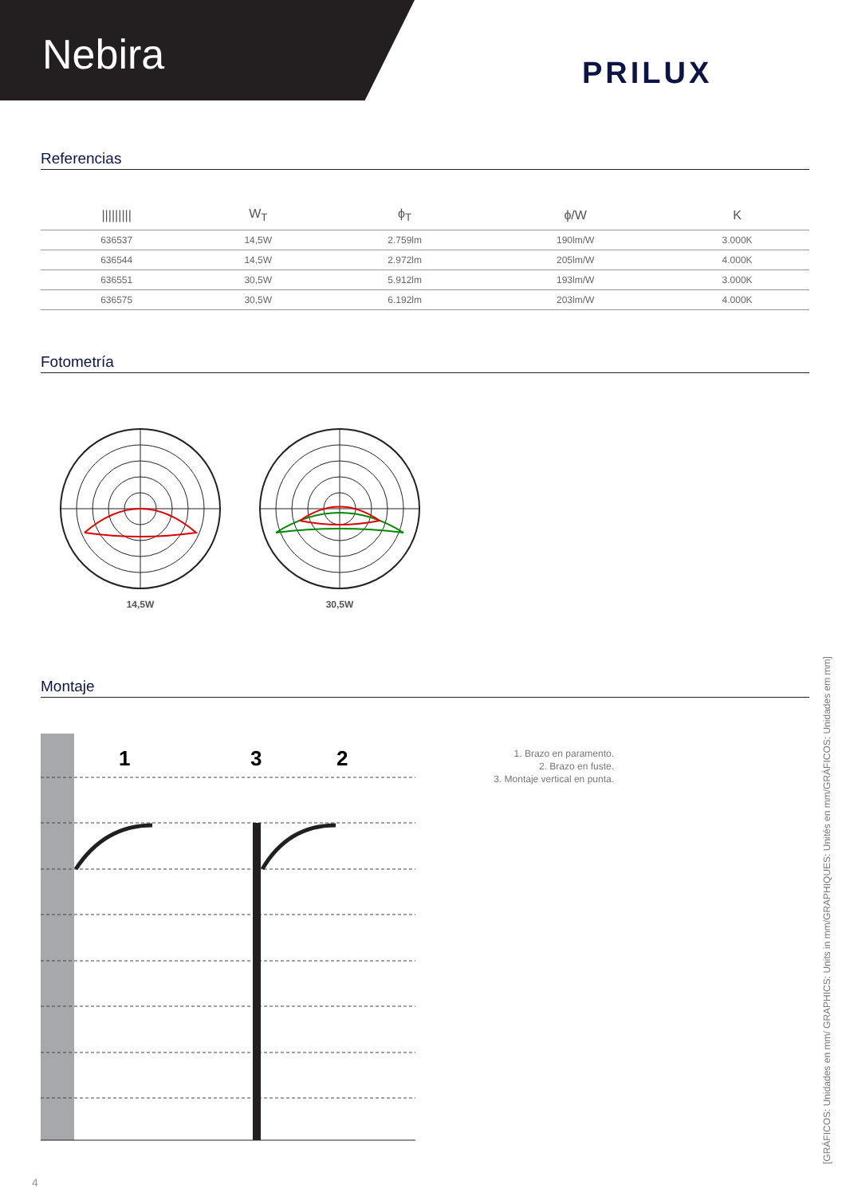Nebira
PRILUX
Referencias
| ///////// | W<sub>T</sub> | ϕ<sub>T</sub> | ϕ/W | K |
| --- | --- | --- | --- | --- |
| 636537 | 14,5W | 2.759lm | 190lm/W | 3.000K |
| 636544 | 14,5W | 2.972lm | 205lm/W | 4.000K |
| 636551 | 30,5W | 5.912lm | 193lm/W | 3.000K |
| 636575 | 30,5W | 6.192lm | 203lm/W | 4.000K |
Fotometría
14,5W
30,5W
Montaje
1
3
2
1. Brazo en paramento.
2. Brazo en fuste.
3. Montaje vertical en punta.
[GRÁFICOS: Unidades en mm/ GRAPHICS: Units in mm/GRAPHIQUES: Unités en mm/GRÁFICOS: Unidades em mm]
4